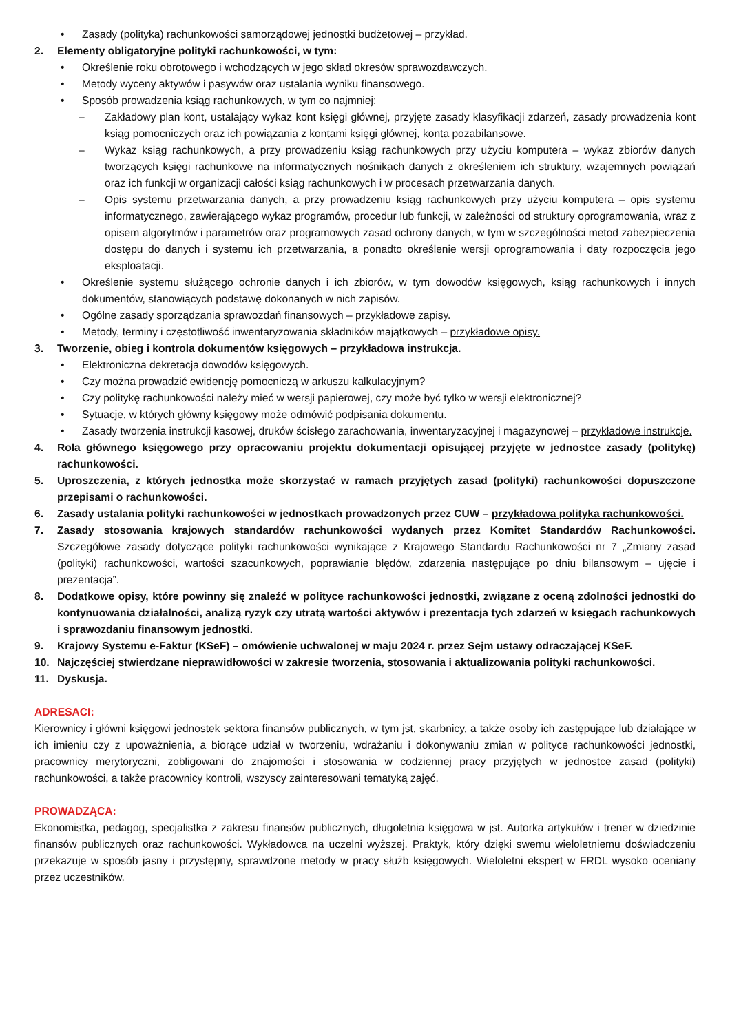• Zasady (polityka) rachunkowości samorządowej jednostki budżetowej – przykład.
2. Elementy obligatoryjne polityki rachunkowości, w tym:
• Określenie roku obrotowego i wchodzących w jego skład okresów sprawozdawczych.
• Metody wyceny aktywów i pasywów oraz ustalania wyniku finansowego.
• Sposób prowadzenia ksiąg rachunkowych, w tym co najmniej:
– Zakładowy plan kont, ustalający wykaz kont księgi głównej, przyjęte zasady klasyfikacji zdarzeń, zasady prowadzenia kont ksiąg pomocniczych oraz ich powiązania z kontami księgi głównej, konta pozabilansowe.
– Wykaz ksiąg rachunkowych, a przy prowadzeniu ksiąg rachunkowych przy użyciu komputera – wykaz zbiorów danych tworzących księgi rachunkowe na informatycznych nośnikach danych z określeniem ich struktury, wzajemnych powiązań oraz ich funkcji w organizacji całości ksiąg rachunkowych i w procesach przetwarzania danych.
– Opis systemu przetwarzania danych, a przy prowadzeniu ksiąg rachunkowych przy użyciu komputera – opis systemu informatycznego, zawierającego wykaz programów, procedur lub funkcji, w zależności od struktury oprogramowania, wraz z opisem algorytmów i parametrów oraz programowych zasad ochrony danych, w tym w szczególności metod zabezpieczenia dostępu do danych i systemu ich przetwarzania, a ponadto określenie wersji oprogramowania i daty rozpoczęcia jego eksploatacji.
• Określenie systemu służącego ochronie danych i ich zbiorów, w tym dowodów księgowych, ksiąg rachunkowych i innych dokumentów, stanowiących podstawę dokonanych w nich zapisów.
• Ogólne zasady sporządzania sprawozdań finansowych – przykładowe zapisy.
• Metody, terminy i częstotliwość inwentaryzowania składników majątkowych – przykładowe opisy.
3. Tworzenie, obieg i kontrola dokumentów księgowych – przykładowa instrukcja.
• Elektroniczna dekretacja dowodów księgowych.
• Czy można prowadzić ewidencję pomocniczą w arkuszu kalkulacyjnym?
• Czy politykę rachunkowości należy mieć w wersji papierowej, czy może być tylko w wersji elektronicznej?
• Sytuacje, w których główny księgowy może odmówić podpisania dokumentu.
• Zasady tworzenia instrukcji kasowej, druków ścisłego zarachowania, inwentaryzacyjnej i magazynowej – przykładowe instrukcje.
4. Rola głównego księgowego przy opracowaniu projektu dokumentacji opisującej przyjęte w jednostce zasady (politykę) rachunkowości.
5. Uproszczenia, z których jednostka może skorzystać w ramach przyjętych zasad (polityki) rachunkowości dopuszczone przepisami o rachunkowości.
6. Zasady ustalania polityki rachunkowości w jednostkach prowadzonych przez CUW – przykładowa polityka rachunkowości.
7. Zasady stosowania krajowych standardów rachunkowości wydanych przez Komitet Standardów Rachunkowości. Szczegółowe zasady dotyczące polityki rachunkowości wynikające z Krajowego Standardu Rachunkowości nr 7 „Zmiany zasad (polityki) rachunkowości, wartości szacunkowych, poprawianie błędów, zdarzenia następujące po dniu bilansowym – ujęcie i prezentacja”.
8. Dodatkowe opisy, które powinny się znaleźć w polityce rachunkowości jednostki, związane z oceną zdolności jednostki do kontynuowania działalności, analizą ryzyk czy utratą wartości aktywów i prezentacja tych zdarzeń w księgach rachunkowych i sprawozdaniu finansowym jednostki.
9. Krajowy Systemu e-Faktur (KSeF) – omówienie uchwalonej w maju 2024 r. przez Sejm ustawy odraczającej KSeF.
10. Najczęściej stwierdzane nieprawidłowości w zakresie tworzenia, stosowania i aktualizowania polityki rachunkowości.
11. Dyskusja.
ADRESACI:
Kierownicy i główni księgowi jednostek sektora finansów publicznych, w tym jst, skarbnicy, a także osoby ich zastępujące lub działające w ich imieniu czy z upoważnienia, a biorące udział w tworzeniu, wdrażaniu i dokonywaniu zmian w polityce rachunkowości jednostki, pracownicy merytoryczni, zobligowani do znajomości i stosowania w codziennej pracy przyjętych w jednostce zasad (polityki) rachunkowości, a także pracownicy kontroli, wszyscy zainteresowani tematyką zajęć.
PROWADZĄCA:
Ekonomistka, pedagog, specjalistka z zakresu finansów publicznych, długoletnia księgowa w jst. Autorka artykułów i trener w dziedzinie finansów publicznych oraz rachunkowości. Wykładowca na uczelni wyższej. Praktyk, który dzięki swemu wieloletniemu doświadczeniu przekazuje w sposób jasny i przystępny, sprawdzone metody w pracy służb księgowych. Wieloletni ekspert w FRDL wysoko oceniany przez uczestników.